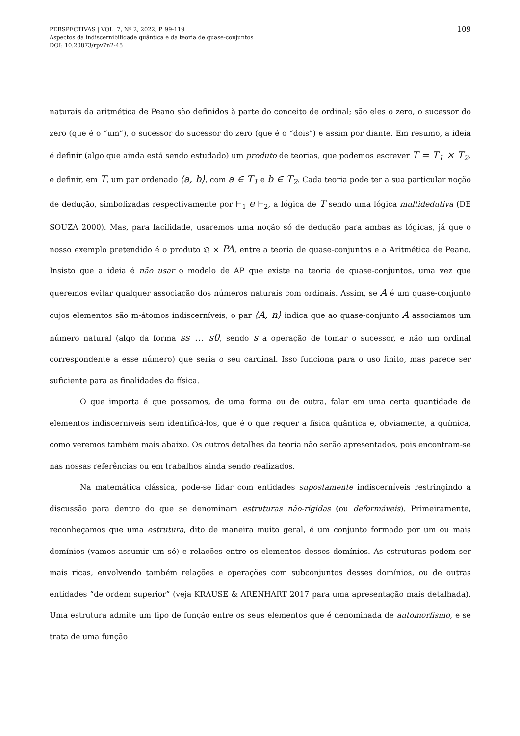PERSPECTIVAS | VOL. 7, Nº 2, 2022, P. 99-119
Aspectos da indiscernibilidade quântica e da teoria de quase-conjuntos
DOI: 10.20873/rpv7n2-45
109
naturais da aritmética de Peano são definidos à parte do conceito de ordinal; são eles o zero, o sucessor do zero (que é o “um”), o sucessor do sucessor do zero (que é o “dois”) e assim por diante. Em resumo, a ideia é definir (algo que ainda está sendo estudado) um produto de teorias, que podemos escrever T = T<sub>1</sub> × T<sub>2</sub>, e definir, em T, um par ordenado ⟨a, b⟩, com a ∈ T<sub>1</sub> e b ∈ T<sub>2</sub>. Cada teoria pode ter a sua particular noção de dedução, simbolizadas respectivamente por ⊢<sub>1</sub> e ⊢<sub>2</sub>, a lógica de T sendo uma lógica multidedutiva (DE SOUZA 2000). Mas, para facilidade, usaremos uma noção só de dedução para ambas as lógicas, já que o nosso exemplo pretendido é o produto 𝔔 × PA, entre a teoria de quase-conjuntos e a Aritmética de Peano. Insisto que a ideia é não usar o modelo de AP que existe na teoria de quase-conjuntos, uma vez que queremos evitar qualquer associação dos números naturais com ordinais. Assim, se A é um quase-conjunto cujos elementos são m-átomos indiscerníveis, o par ⟨A, n⟩ indica que ao quase-conjunto A associamos um número natural (algo da forma ss … s0, sendo s a operação de tomar o sucessor, e não um ordinal correspondente a esse número) que seria o seu cardinal. Isso funciona para o uso finito, mas parece ser suficiente para as finalidades da física.
O que importa é que possamos, de uma forma ou de outra, falar em uma certa quantidade de elementos indiscerníveis sem identificá-los, que é o que requer a física quântica e, obviamente, a química, como veremos também mais abaixo. Os outros detalhes da teoria não serão apresentados, pois encontram-se nas nossas referências ou em trabalhos ainda sendo realizados.
Na matemática clássica, pode-se lidar com entidades supostamente indiscerníveis restringindo a discussão para dentro do que se denominam estruturas não-rígidas (ou deformáveis). Primeiramente, reconheçamos que uma estrutura, dito de maneira muito geral, é um conjunto formado por um ou mais domínios (vamos assumir um só) e relações entre os elementos desses domínios. As estruturas podem ser mais ricas, envolvendo também relações e operações com subconjuntos desses domínios, ou de outras entidades “de ordem superior” (veja KRAUSE & ARENHART 2017 para uma apresentação mais detalhada). Uma estrutura admite um tipo de função entre os seus elementos que é denominada de automorfismo, e se trata de uma função